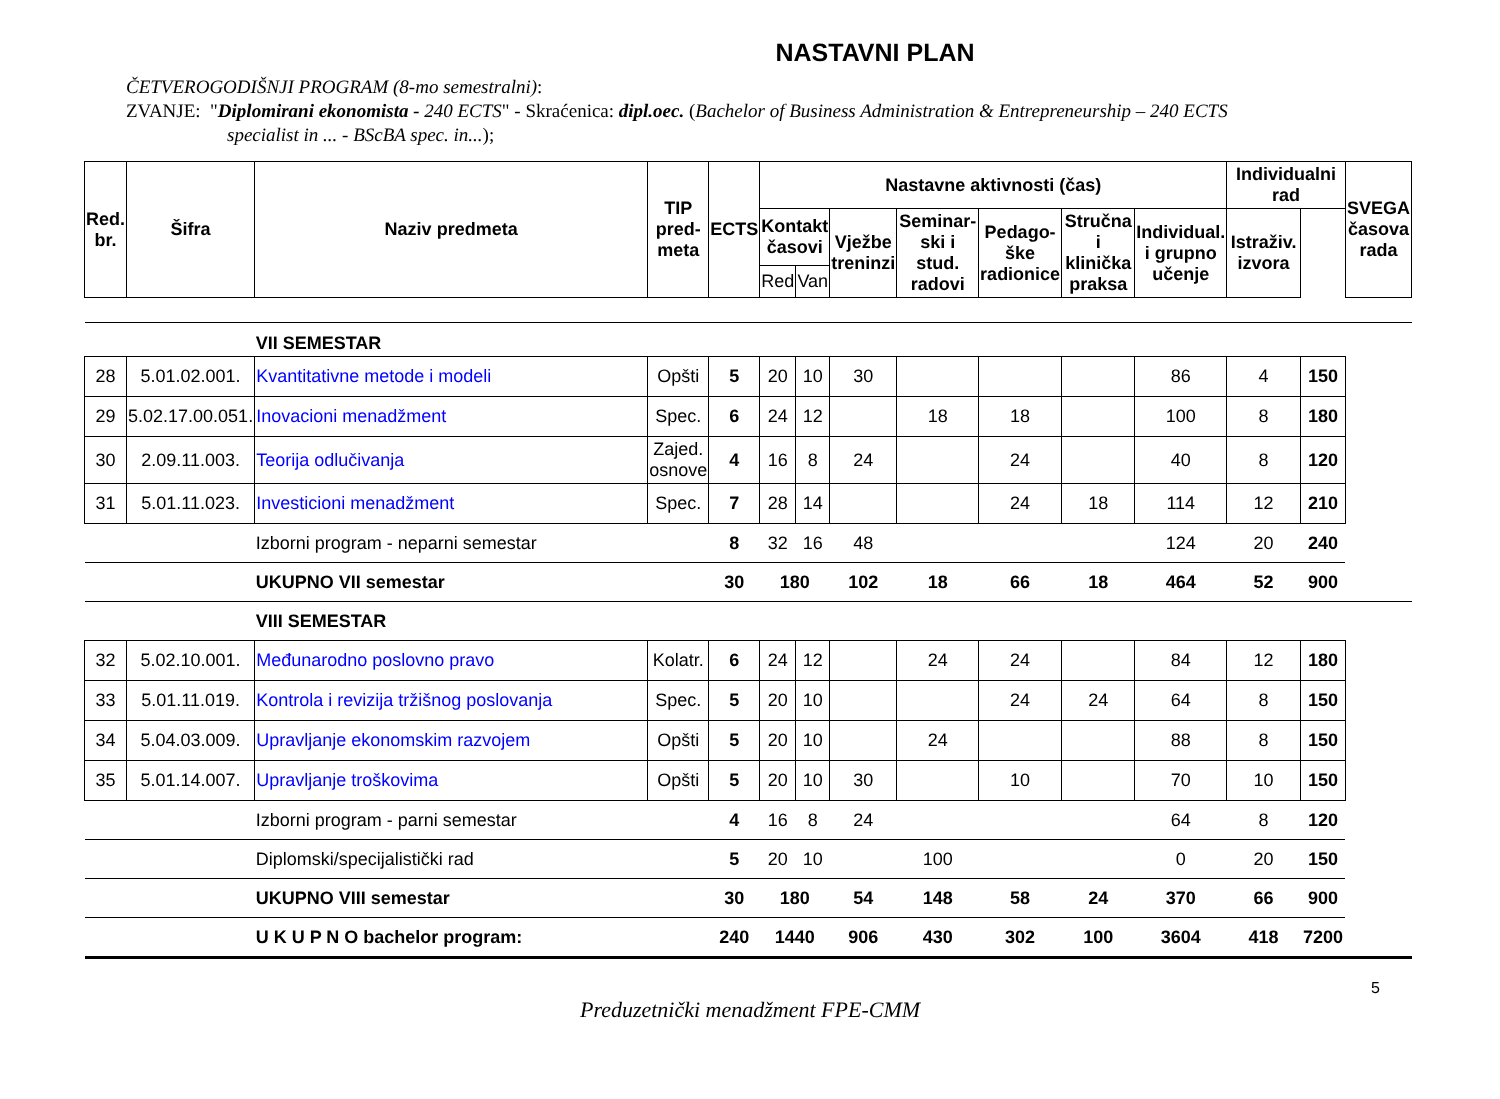NASTAVNI PLAN
ČETVEROGODIŠNJI PROGRAM (8-mo semestralni):
ZVANJE: "Diplomirani ekonomista - 240 ECTS" - Skraćenica: dipl.oec. (Bachelor of Business Administration & Entrepreneurship – 240 ECTS
specialist in ... - BScBA spec. in...);
| Red. br. | Šifra | Naziv predmeta | TIP pred- meta | ECTS | Nastavne aktivnosti (čas) | | | | | | | Individualni rad | | SVEGA časova rada |
| --- | --- | --- | --- | --- | --- | --- | --- | --- | --- | --- | --- | --- | --- | --- |
| | | | | | Kontakt časovi | | Vježbe treninzi | Seminar- ski i stud. radovi | Pedago- ške radionice | Stručna i klinička praksa | Individual. i grupno učenje | Istraživ. izvora | | |
| | | | | | Red | Van | | | | | | | | |
| | | VII SEMESTAR | | | | | | | | | | | | |
| 28 | 5.01.02.001. | Kvantitativne metode i modeli | Opšti | 5 | 20 | 10 | 30 | | | | 86 | 4 | 150 | |
| 29 | 5.02.17.00.051. | Inovacioni menadžment | Spec. | 6 | 24 | 12 | | 18 | 18 | | 100 | 8 | 180 | |
| 30 | 2.09.11.003. | Teorija odlučivanja | Zajed. osnove | 4 | 16 | 8 | 24 | | 24 | | 40 | 8 | 120 | |
| 31 | 5.01.11.023. | Investicioni menadžment | Spec. | 7 | 28 | 14 | | | 24 | 18 | 114 | 12 | 210 | |
| | | Izborni program - neparni semestar | | 8 | 32 | 16 | 48 | | | | 124 | 20 | 240 | |
| | | UKUPNO VII semestar | | 30 | 180 | | 102 | 18 | 66 | 18 | 464 | 52 | 900 | |
| | | VIII SEMESTAR | | | | | | | | | | | | |
| 32 | 5.02.10.001. | Međunarodno poslovno pravo | Kolatr. | 6 | 24 | 12 | | 24 | 24 | | 84 | 12 | 180 | |
| 33 | 5.01.11.019. | Kontrola i revizija tržišnog poslovanja | Spec. | 5 | 20 | 10 | | | 24 | 24 | 64 | 8 | 150 | |
| 34 | 5.04.03.009. | Upravljanje ekonomskim razvojem | Opšti | 5 | 20 | 10 | | 24 | | | 88 | 8 | 150 | |
| 35 | 5.01.14.007. | Upravljanje troškovima | Opšti | 5 | 20 | 10 | 30 | | 10 | | 70 | 10 | 150 | |
| | | Izborni program - parni semestar | | 4 | 16 | 8 | 24 | | | | 64 | 8 | 120 | |
| | | Diplomski/specijalistički rad | | 5 | 20 | 10 | | 100 | | | 0 | 20 | 150 | |
| | | UKUPNO VIII semestar | | 30 | 180 | | 54 | 148 | 58 | 24 | 370 | 66 | 900 | |
| | | U K U P N O bachelor program: | | 240 | 1440 | | 906 | 430 | 302 | 100 | 3604 | 418 | 7200 | |
5
Preduzetnički menadžment FPE-CMM